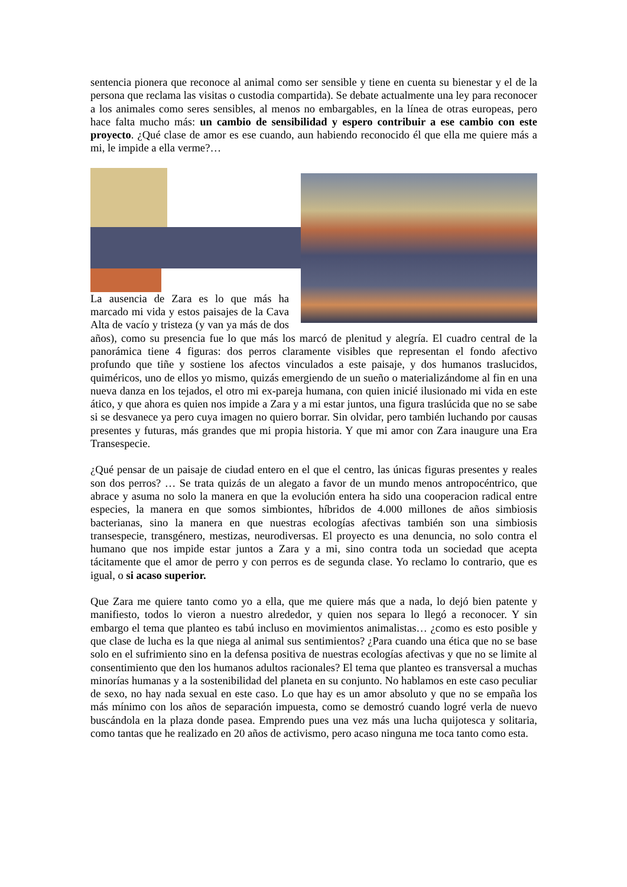sentencia pionera que reconoce al animal como ser sensible y tiene en cuenta su bienestar y el de la persona que reclama las visitas o custodia compartida). Se debate actualmente una ley para reconocer a los animales como seres sensibles, al menos no embargables, en la línea de otras europeas, pero hace falta mucho más: un cambio de sensibilidad y espero contribuir a ese cambio con este proyecto. ¿Qué clase de amor es ese cuando, aun habiendo reconocido él que ella me quiere más a mi, le impide a ella verme?…
La ausencia de Zara es lo que más ha marcado mi vida y estos paisajes de la Cava Alta de vacío y tristeza (y van ya más de dos años), como su presencia fue lo que más los marcó de plenitud y alegría. El cuadro central de la panorámica tiene 4 figuras: dos perros claramente visibles que representan el fondo afectivo profundo que tiñe y sostiene los afectos vinculados a este paisaje, y dos humanos traslucidos, quiméricos, uno de ellos yo mismo, quizás emergiendo de un sueño o materializándome al fin en una nueva danza en los tejados, el otro mi ex-pareja humana, con quien inicié ilusionado mi vida en este ático, y que ahora es quien nos impide a Zara y a mi estar juntos, una figura traslúcida que no se sabe si se desvanece ya pero cuya imagen no quiero borrar. Sin olvidar, pero también luchando por causas presentes y futuras, más grandes que mi propia historia. Y que mi amor con Zara inaugure una Era Transespecie.
¿Qué pensar de un paisaje de ciudad entero en el que el centro, las únicas figuras presentes y reales son dos perros? … Se trata quizás de un alegato a favor de un mundo menos antropocéntrico, que abrace y asuma no solo la manera en que la evolución entera ha sido una cooperacion radical entre especies, la manera en que somos simbiontes, híbridos de 4.000 millones de años simbiosis bacterianas, sino la manera en que nuestras ecologías afectivas también son una simbiosis transespecie, transgénero, mestizas, neurodiversas. El proyecto es una denuncia, no solo contra el humano que nos impide estar juntos a Zara y a mi, sino contra toda un sociedad que acepta tácitamente que el amor de perro y con perros es de segunda clase. Yo reclamo lo contrario, que es igual, o si acaso superior.
Que Zara me quiere tanto como yo a ella, que me quiere más que a nada, lo dejó bien patente y manifiesto, todos lo vieron a nuestro alrededor, y quien nos separa lo llegó a reconocer. Y sin embargo el tema que planteo es tabú incluso en movimientos animalistas… ¿como es esto posible y que clase de lucha es la que niega al animal sus sentimientos? ¿Para cuando una ética que no se base solo en el sufrimiento sino en la defensa positiva de nuestras ecologías afectivas y que no se limite al consentimiento que den los humanos adultos racionales? El tema que planteo es transversal a muchas minorías humanas y a la sostenibilidad del planeta en su conjunto. No hablamos en este caso peculiar de sexo, no hay nada sexual en este caso. Lo que hay es un amor absoluto y que no se empaña los más mínimo con los años de separación impuesta, como se demostró cuando logré verla de nuevo buscándola en la plaza donde pasea. Emprendo pues una vez más una lucha quijotesca y solitaria, como tantas que he realizado en 20 años de activismo, pero acaso ninguna me toca tanto como esta.